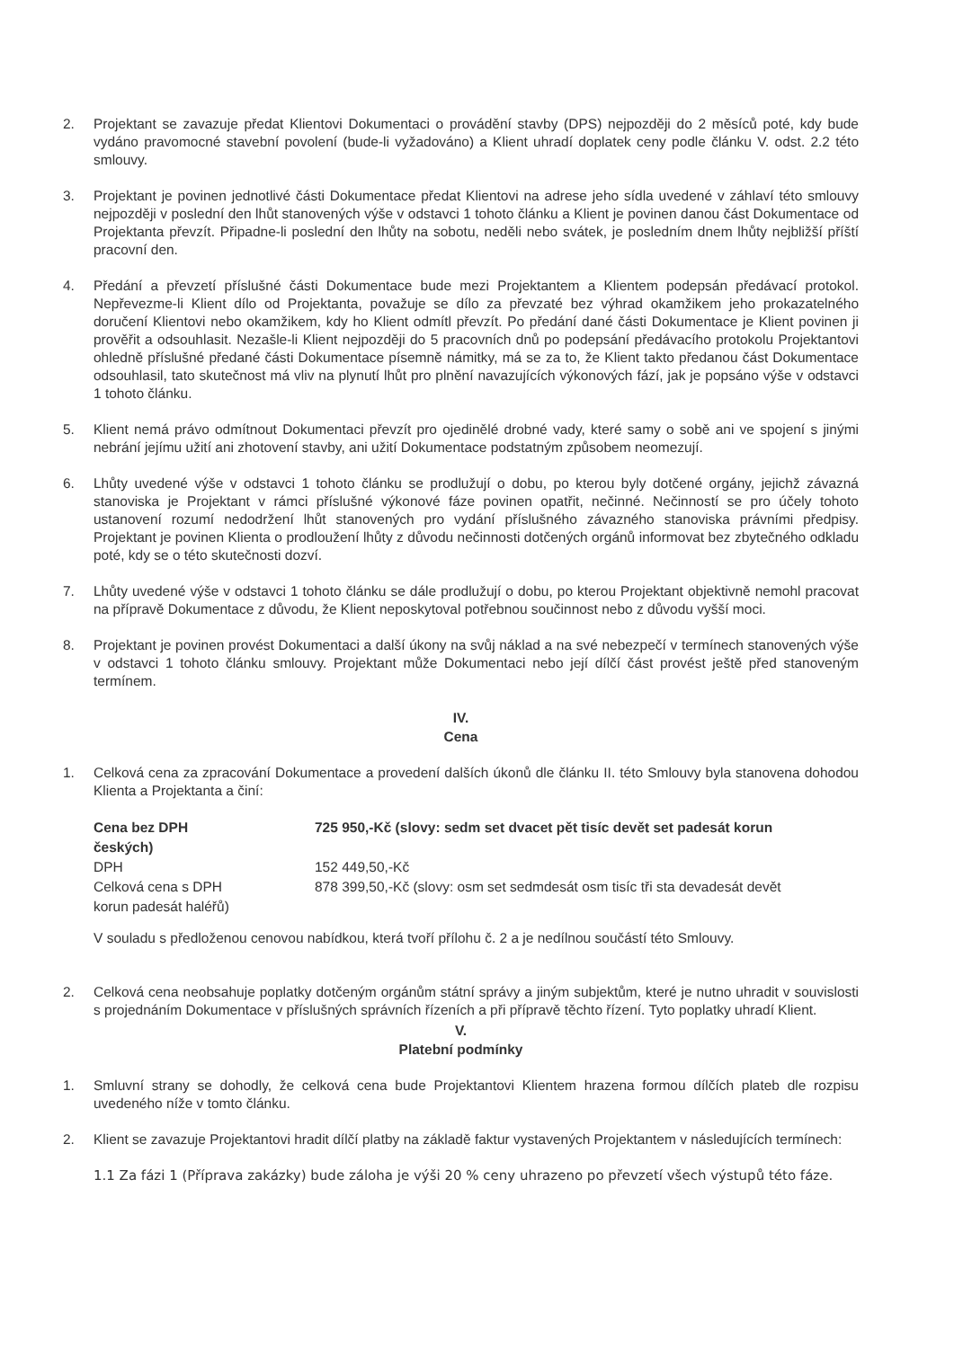2. Projektant se zavazuje předat Klientovi Dokumentaci o provádění stavby (DPS) nejpozději do 2 měsíců poté, kdy bude vydáno pravomocné stavební povolení (bude-li vyžadováno) a Klient uhradí doplatek ceny podle článku V. odst. 2.2 této smlouvy.
3. Projektant je povinen jednotlivé části Dokumentace předat Klientovi na adrese jeho sídla uvedené v záhlaví této smlouvy nejpozději v poslední den lhůt stanovených výše v odstavci 1 tohoto článku a Klient je povinen danou část Dokumentace od Projektanta převzít. Připadne-li poslední den lhůty na sobotu, neděli nebo svátek, je posledním dnem lhůty nejbližší příští pracovní den.
4. Předání a převzetí příslušné části Dokumentace bude mezi Projektantem a Klientem podepsán předávací protokol. Nepřevezme-li Klient dílo od Projektanta, považuje se dílo za převzaté bez výhrad okamžikem jeho prokazatelného doručení Klientovi nebo okamžikem, kdy ho Klient odmítl převzít. Po předání dané části Dokumentace je Klient povinen ji prověřit a odsouhlasit. Nezašle-li Klient nejpozději do 5 pracovních dnů po podepsání předávacího protokolu Projektantovi ohledně příslušné předané části Dokumentace písemně námitky, má se za to, že Klient takto předanou část Dokumentace odsouhlasil, tato skutečnost má vliv na plynutí lhůt pro plnění navazujících výkonových fází, jak je popsáno výše v odstavci 1 tohoto článku.
5. Klient nemá právo odmítnout Dokumentaci převzít pro ojedinělé drobné vady, které samy o sobě ani ve spojení s jinými nebrání jejímu užití ani zhotovení stavby, ani užití Dokumentace podstatným způsobem neomezují.
6. Lhůty uvedené výše v odstavci 1 tohoto článku se prodlužují o dobu, po kterou byly dotčené orgány, jejichž závazná stanoviska je Projektant v rámci příslušné výkonové fáze povinen opatřit, nečinné. Nečinností se pro účely tohoto ustanovení rozumí nedodržení lhůt stanovených pro vydání příslušného závazného stanoviska právními předpisy. Projektant je povinen Klienta o prodloužení lhůty z důvodu nečinnosti dotčených orgánů informovat bez zbytečného odkladu poté, kdy se o této skutečnosti dozví.
7. Lhůty uvedené výše v odstavci 1 tohoto článku se dále prodlužují o dobu, po kterou Projektant objektivně nemohl pracovat na přípravě Dokumentace z důvodu, že Klient neposkytoval potřebnou součinnost nebo z důvodu vyšší moci.
8. Projektant je povinen provést Dokumentaci a další úkony na svůj náklad a na své nebezpečí v termínech stanovených výše v odstavci 1 tohoto článku smlouvy. Projektant může Dokumentaci nebo její dílčí část provést ještě před stanoveným termínem.
IV.
Cena
1. Celková cena za zpracování Dokumentace a provedení dalších úkonů dle článku II. této Smlouvy byla stanovena dohodou Klienta a Projektanta a činí:
| Cena bez DPH | 725 950,-Kč (slovy: sedm set dvacet pět tisíc devět set padesát korun |
| českých) | |
| DPH | 152 449,50,-Kč |
| Celková cena s DPH | 878 399,50,-Kč (slovy: osm set sedmdesát osm tisíc tři sta devadesát devět |
| korun padesát haléřů) | |
V souladu s předloženou cenovou nabídkou, která tvoří přílohu č. 2 a je nedílnou součástí této Smlouvy.
2. Celková cena neobsahuje poplatky dotčeným orgánům státní správy a jiným subjektům, které je nutno uhradit v souvislosti s projednáním Dokumentace v příslušných správních řízeních a při přípravě těchto řízení. Tyto poplatky uhradí Klient.
V.
Platební podmínky
1. Smluvní strany se dohodly, že celková cena bude Projektantovi Klientem hrazena formou dílčích plateb dle rozpisu uvedeného níže v tomto článku.
2. Klient se zavazuje Projektantovi hradit dílčí platby na základě faktur vystavených Projektantem v následujících termínech:
1.1 Za fázi 1 (Příprava zakázky) bude záloha je výši 20 % ceny uhrazeno po převzetí všech výstupů této fáze.